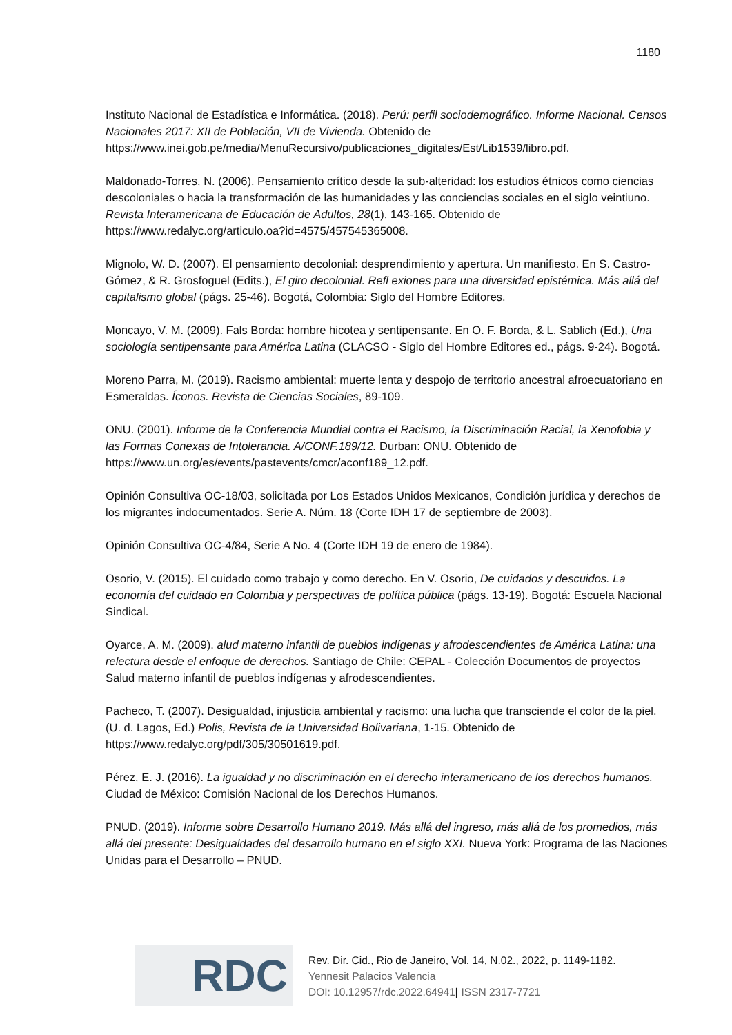1180
Instituto Nacional de Estadística e Informática. (2018). Perú: perfil sociodemográfico. Informe Nacional. Censos Nacionales 2017: XII de Población, VII de Vivienda. Obtenido de https://www.inei.gob.pe/media/MenuRecursivo/publicaciones_digitales/Est/Lib1539/libro.pdf.
Maldonado-Torres, N. (2006). Pensamiento crítico desde la sub-alteridad: los estudios étnicos como ciencias descoloniales o hacia la transformación de las humanidades y las conciencias sociales en el siglo veintiuno. Revista Interamericana de Educación de Adultos, 28(1), 143-165. Obtenido de https://www.redalyc.org/articulo.oa?id=4575/457545365008.
Mignolo, W. D. (2007). El pensamiento decolonial: desprendimiento y apertura. Un manifiesto. En S. Castro-Gómez, & R. Grosfoguel (Edits.), El giro decolonial. Refl exiones para una diversidad epistémica. Más allá del capitalismo global (págs. 25-46). Bogotá, Colombia: Siglo del Hombre Editores.
Moncayo, V. M. (2009). Fals Borda: hombre hicotea y sentipensante. En O. F. Borda, & L. Sablich (Ed.), Una sociología sentipensante para América Latina (CLACSO - Siglo del Hombre Editores ed., págs. 9-24). Bogotá.
Moreno Parra, M. (2019). Racismo ambiental: muerte lenta y despojo de territorio ancestral afroecuatoriano en Esmeraldas. Íconos. Revista de Ciencias Sociales, 89-109.
ONU. (2001). Informe de la Conferencia Mundial contra el Racismo, la Discriminación Racial, la Xenofobia y las Formas Conexas de Intolerancia. A/CONF.189/12. Durban: ONU. Obtenido de https://www.un.org/es/events/pastevents/cmcr/aconf189_12.pdf.
Opinión Consultiva OC-18/03, solicitada por Los Estados Unidos Mexicanos, Condición jurídica y derechos de los migrantes indocumentados. Serie A. Núm. 18 (Corte IDH 17 de septiembre de 2003).
Opinión Consultiva OC-4/84, Serie A No. 4 (Corte IDH 19 de enero de 1984).
Osorio, V. (2015). El cuidado como trabajo y como derecho. En V. Osorio, De cuidados y descuidos. La economía del cuidado en Colombia y perspectivas de política pública (págs. 13-19). Bogotá: Escuela Nacional Sindical.
Oyarce, A. M. (2009). alud materno infantil de pueblos indígenas y afrodescendientes de América Latina: una relectura desde el enfoque de derechos. Santiago de Chile: CEPAL - Colección Documentos de proyectos Salud materno infantil de pueblos indígenas y afrodescendientes.
Pacheco, T. (2007). Desigualdad, injusticia ambiental y racismo: una lucha que transciende el color de la piel. (U. d. Lagos, Ed.) Polis, Revista de la Universidad Bolivariana, 1-15. Obtenido de https://www.redalyc.org/pdf/305/30501619.pdf.
Pérez, E. J. (2016). La igualdad y no discriminación en el derecho interamericano de los derechos humanos. Ciudad de México: Comisión Nacional de los Derechos Humanos.
PNUD. (2019). Informe sobre Desarrollo Humano 2019. Más allá del ingreso, más allá de los promedios, más allá del presente: Desigualdades del desarrollo humano en el siglo XXI. Nueva York: Programa de las Naciones Unidas para el Desarrollo – PNUD.
RDC
Rev. Dir. Cid., Rio de Janeiro, Vol. 14, N.02., 2022, p. 1149-1182.
Yennesit Palacios Valencia
DOI: 10.12957/rdc.2022.64941| ISSN 2317-7721